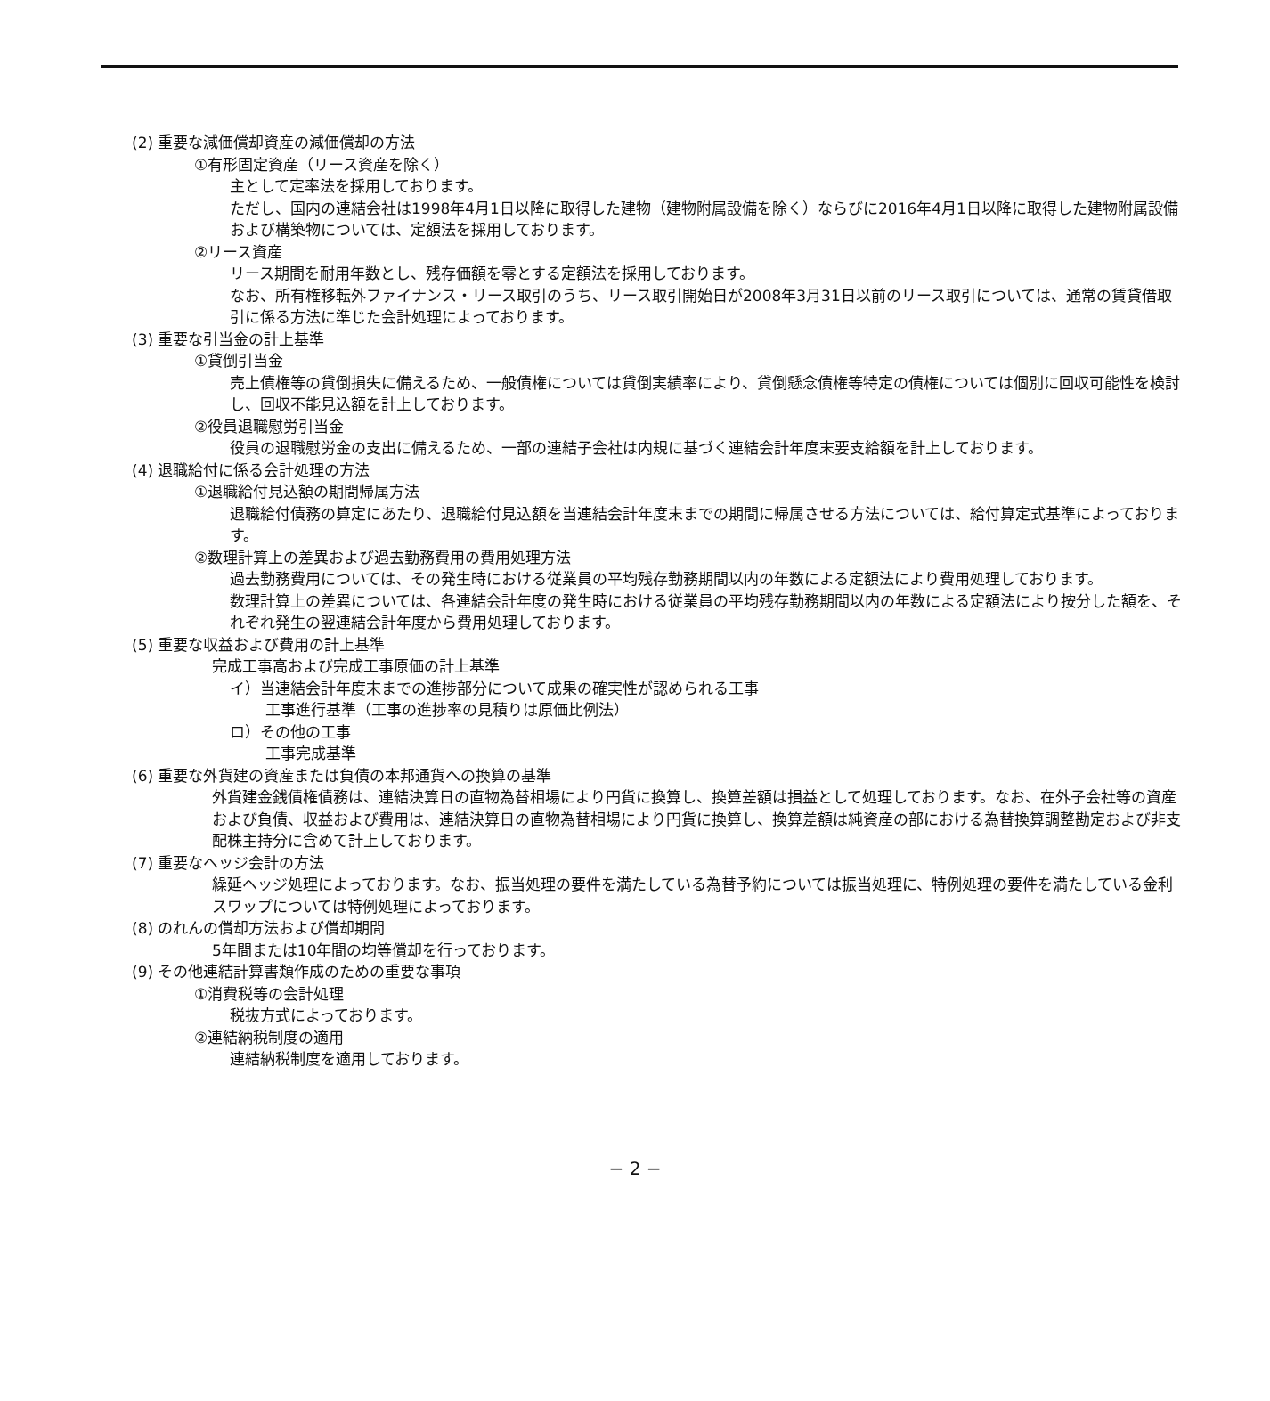(2) 重要な減価償却資産の減価償却の方法
①有形固定資産（リース資産を除く）
主として定率法を採用しております。
ただし、国内の連結会社は1998年4月1日以降に取得した建物（建物附属設備を除く）ならびに2016年4月1日以降に取得した建物附属設備および構築物については、定額法を採用しております。
②リース資産
リース期間を耐用年数とし、残存価額を零とする定額法を採用しております。
なお、所有権移転外ファイナンス・リース取引のうち、リース取引開始日が2008年3月31日以前のリース取引については、通常の賃貸借取引に係る方法に準じた会計処理によっております。
(3) 重要な引当金の計上基準
①貸倒引当金
売上債権等の貸倒損失に備えるため、一般債権については貸倒実績率により、貸倒懸念債権等特定の債権については個別に回収可能性を検討し、回収不能見込額を計上しております。
②役員退職慰労引当金
役員の退職慰労金の支出に備えるため、一部の連結子会社は内規に基づく連結会計年度末要支給額を計上しております。
(4) 退職給付に係る会計処理の方法
①退職給付見込額の期間帰属方法
退職給付債務の算定にあたり、退職給付見込額を当連結会計年度末までの期間に帰属させる方法については、給付算定式基準によっております。
②数理計算上の差異および過去勤務費用の費用処理方法
過去勤務費用については、その発生時における従業員の平均残存勤務期間以内の年数による定額法により費用処理しております。
数理計算上の差異については、各連結会計年度の発生時における従業員の平均残存勤務期間以内の年数による定額法により按分した額を、それぞれ発生の翌連結会計年度から費用処理しております。
(5) 重要な収益および費用の計上基準
完成工事高および完成工事原価の計上基準
イ）当連結会計年度末までの進捗部分について成果の確実性が認められる工事
工事進行基準（工事の進捗率の見積りは原価比例法）
ロ）その他の工事
工事完成基準
(6) 重要な外貨建の資産または負債の本邦通貨への換算の基準
外貨建金銭債権債務は、連結決算日の直物為替相場により円貨に換算し、換算差額は損益として処理しております。なお、在外子会社等の資産および負債、収益および費用は、連結決算日の直物為替相場により円貨に換算し、換算差額は純資産の部における為替換算調整勘定および非支配株主持分に含めて計上しております。
(7) 重要なヘッジ会計の方法
繰延ヘッジ処理によっております。なお、振当処理の要件を満たしている為替予約については振当処理に、特例処理の要件を満たしている金利スワップについては特例処理によっております。
(8) のれんの償却方法および償却期間
5年間または10年間の均等償却を行っております。
(9) その他連結計算書類作成のための重要な事項
①消費税等の会計処理
税抜方式によっております。
②連結納税制度の適用
連結納税制度を適用しております。
− 2 −